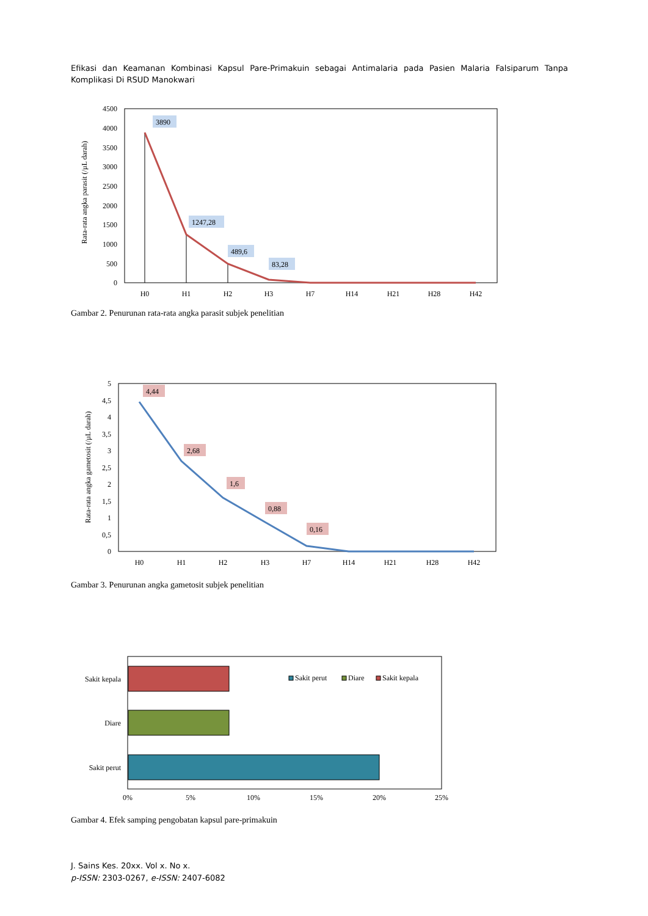Efikasi dan Keamanan Kombinasi Kapsul Pare-Primakuin sebagai Antimalaria pada Pasien Malaria Falsiparum Tanpa Komplikasi Di RSUD Manokwari
4500
4000
3500
3000
2500
2000
1500
1000
500
0
Rata-rata angka parasit (/µL darah)
3890
1247,28
489,6
83,28
H0
H1
H2
H3
H7
H14
H21
H28
H42
Gambar 2. Penurunan rata-rata angka parasit subjek penelitian
5
4,5
4
3,5
3
2,5
2
1,5
1
0,5
0
Rata-rata angka gametosit (/µL darah)
4,44
2,68
1,6
0,88
0,16
H0
H1
H2
H3
H7
H14
H21
H28
H42
Gambar 3. Penurunan angka gametosit subjek penelitian
Sakit kepala
Diare
Sakit perut
Sakit perut
Diare
Sakit kepala
0%
5%
10%
15%
20%
25%
Gambar 4. Efek samping pengobatan kapsul pare-primakuin
J. Sains Kes. 20xx. Vol x. No x.
p-ISSN: 2303-0267, e-ISSN: 2407-6082